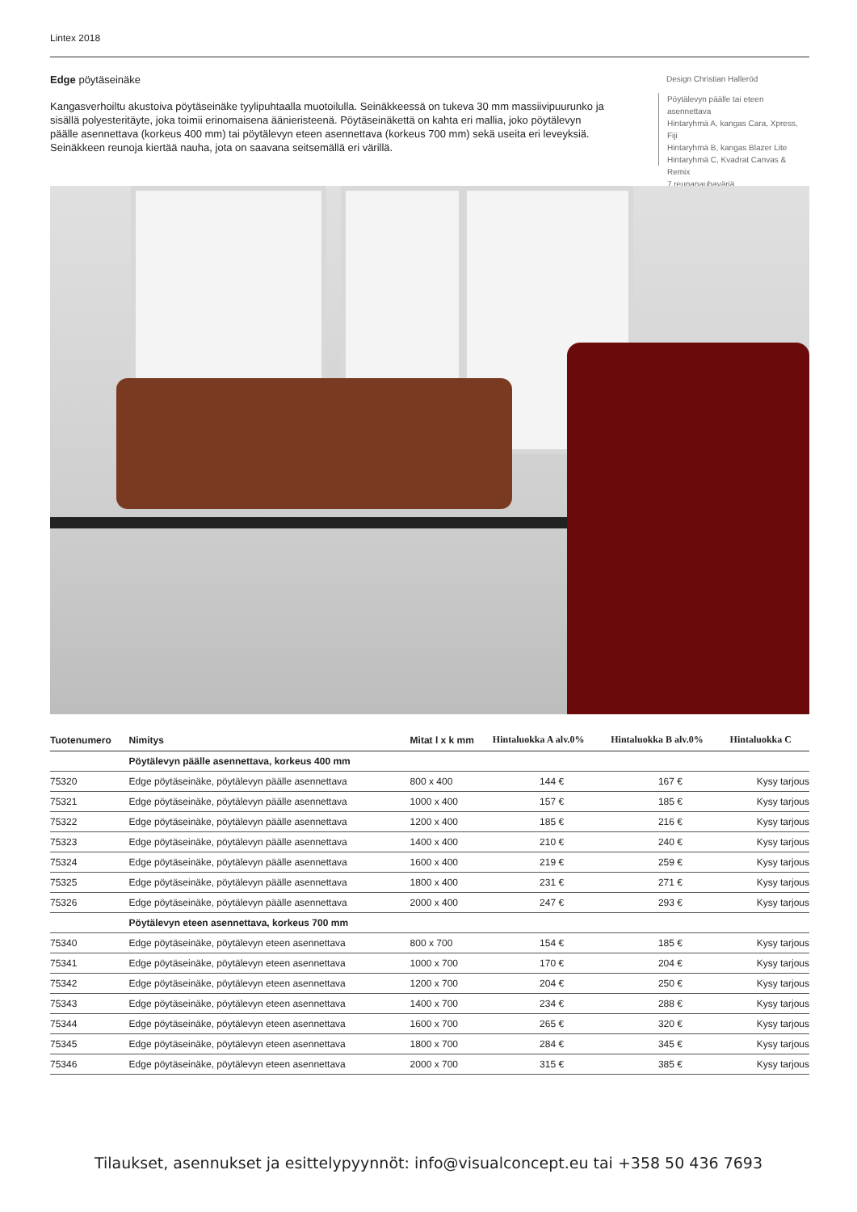Lintex 2018
Edge pöytäseinäke
Kangasverhoiltu akustoiva pöytäseinäke tyylipuhtaalla muotoilulla. Seinäkkeessä on tukeva 30 mm massiivipuurunko ja sisällä polyesteritäyte, joka toimii erinomaisena äänieristeenä. Pöytäseinäkettä on kahta eri mallia, joko pöytälevyn päälle asennettava (korkeus 400 mm) tai pöytälevyn eteen asennettava (korkeus 700 mm) sekä useita eri leveyksiä. Seinäkkeen reunoja kiertää nauha, jota on saavana seitsemällä eri värillä.
Design Christian Halleröd
Pöytälevyn päälle tai eteen asennettava
Hintaryhmä A, kangas Cara, Xpress, Fiji
Hintaryhmä B, kangas Blazer Lite
Hintaryhmä C, Kvadrat Canvas & Remix
7 reunanauhaväriä
| Tuotenumero | Nimitys | Mitat l x k mm | Hintaluokka A alv.0% | Hintaluokka B alv.0% | Hintaluokka C |
| --- | --- | --- | --- | --- | --- |
| | Pöytälevyn päälle asennettava, korkeus 400 mm | | | | |
| 75320 | Edge pöytäseinäke, pöytälevyn päälle asennettava | 800 x 400 | 144 € | 167 € | Kysy tarjous |
| 75321 | Edge pöytäseinäke, pöytälevyn päälle asennettava | 1000 x 400 | 157 € | 185 € | Kysy tarjous |
| 75322 | Edge pöytäseinäke, pöytälevyn päälle asennettava | 1200 x 400 | 185 € | 216 € | Kysy tarjous |
| 75323 | Edge pöytäseinäke, pöytälevyn päälle asennettava | 1400 x 400 | 210 € | 240 € | Kysy tarjous |
| 75324 | Edge pöytäseinäke, pöytälevyn päälle asennettava | 1600 x 400 | 219 € | 259 € | Kysy tarjous |
| 75325 | Edge pöytäseinäke, pöytälevyn päälle asennettava | 1800 x 400 | 231 € | 271 € | Kysy tarjous |
| 75326 | Edge pöytäseinäke, pöytälevyn päälle asennettava | 2000 x 400 | 247 € | 293 € | Kysy tarjous |
| | Pöytälevyn eteen asennettava, korkeus 700 mm | | | | |
| 75340 | Edge pöytäseinäke, pöytälevyn eteen asennettava | 800 x 700 | 154 € | 185 € | Kysy tarjous |
| 75341 | Edge pöytäseinäke, pöytälevyn eteen asennettava | 1000 x 700 | 170 € | 204 € | Kysy tarjous |
| 75342 | Edge pöytäseinäke, pöytälevyn eteen asennettava | 1200 x 700 | 204 € | 250 € | Kysy tarjous |
| 75343 | Edge pöytäseinäke, pöytälevyn eteen asennettava | 1400 x 700 | 234 € | 288 € | Kysy tarjous |
| 75344 | Edge pöytäseinäke, pöytälevyn eteen asennettava | 1600 x 700 | 265 € | 320 € | Kysy tarjous |
| 75345 | Edge pöytäseinäke, pöytälevyn eteen asennettava | 1800 x 700 | 284 € | 345 € | Kysy tarjous |
| 75346 | Edge pöytäseinäke, pöytälevyn eteen asennettava | 2000 x 700 | 315 € | 385 € | Kysy tarjous |
Tilaukset, asennukset ja esittelypyynnöt: info@visualconcept.eu tai +358 50 436 7693